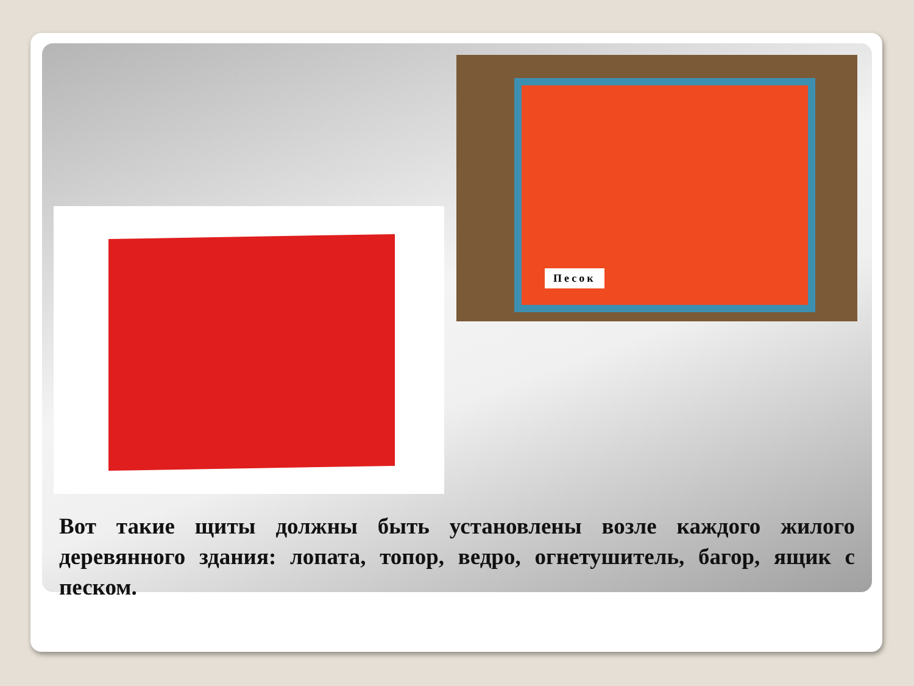Песок
Вот такие щиты должны быть установлены возле каждого жилого деревянного здания: лопата, топор, ведро, огнетушитель, багор, ящик с песком.